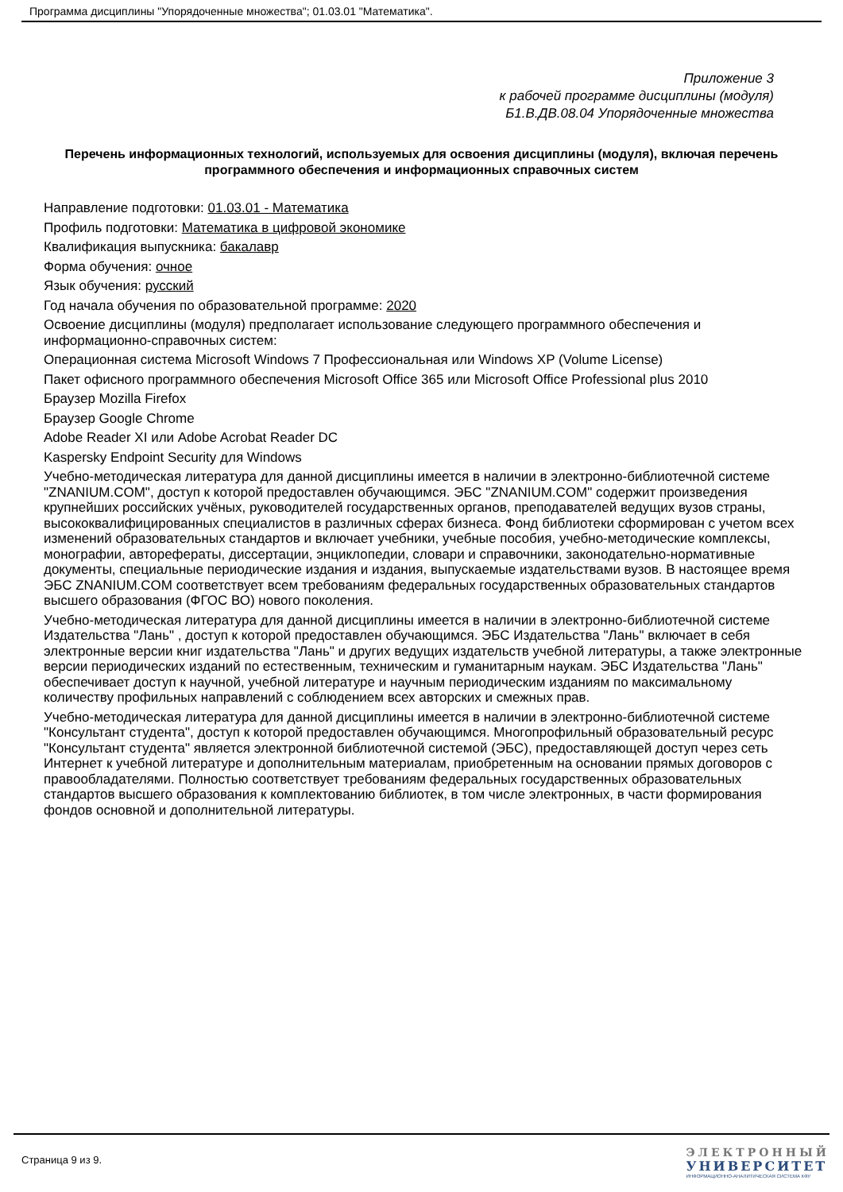Программа дисциплины "Упорядоченные множества"; 01.03.01 "Математика".
Приложение 3
к рабочей программе дисциплины (модуля)
Б1.В.ДВ.08.04 Упорядоченные множества
Перечень информационных технологий, используемых для освоения дисциплины (модуля), включая перечень программного обеспечения и информационных справочных систем
Направление подготовки: 01.03.01 - Математика
Профиль подготовки: Математика в цифровой экономике
Квалификация выпускника: бакалавр
Форма обучения: очное
Язык обучения: русский
Год начала обучения по образовательной программе: 2020
Освоение дисциплины (модуля) предполагает использование следующего программного обеспечения и информационно-справочных систем:
Операционная система Microsoft Windows 7 Профессиональная или Windows XP (Volume License)
Пакет офисного программного обеспечения Microsoft Office 365 или Microsoft Office Professional plus 2010
Браузер Mozilla Firefox
Браузер Google Chrome
Adobe Reader XI или Adobe Acrobat Reader DC
Kaspersky Endpoint Security для Windows
Учебно-методическая литература для данной дисциплины имеется в наличии в электронно-библиотечной системе "ZNANIUM.COM", доступ к которой предоставлен обучающимся. ЭБС "ZNANIUM.COM" содержит произведения крупнейших российских учёных, руководителей государственных органов, преподавателей ведущих вузов страны, высококвалифицированных специалистов в различных сферах бизнеса. Фонд библиотеки сформирован с учетом всех изменений образовательных стандартов и включает учебники, учебные пособия, учебно-методические комплексы, монографии, авторефераты, диссертации, энциклопедии, словари и справочники, законодательно-нормативные документы, специальные периодические издания и издания, выпускаемые издательствами вузов. В настоящее время ЭБС ZNANIUM.COM соответствует всем требованиям федеральных государственных образовательных стандартов высшего образования (ФГОС ВО) нового поколения.
Учебно-методическая литература для данной дисциплины имеется в наличии в электронно-библиотечной системе Издательства "Лань" , доступ к которой предоставлен обучающимся. ЭБС Издательства "Лань" включает в себя электронные версии книг издательства "Лань" и других ведущих издательств учебной литературы, а также электронные версии периодических изданий по естественным, техническим и гуманитарным наукам. ЭБС Издательства "Лань" обеспечивает доступ к научной, учебной литературе и научным периодическим изданиям по максимальному количеству профильных направлений с соблюдением всех авторских и смежных прав.
Учебно-методическая литература для данной дисциплины имеется в наличии в электронно-библиотечной системе "Консультант студента", доступ к которой предоставлен обучающимся. Многопрофильный образовательный ресурс "Консультант студента" является электронной библиотечной системой (ЭБС), предоставляющей доступ через сеть Интернет к учебной литературе и дополнительным материалам, приобретенным на основании прямых договоров с правообладателями. Полностью соответствует требованиям федеральных государственных образовательных стандартов высшего образования к комплектованию библиотек, в том числе электронных, в части формирования фондов основной и дополнительной литературы.
Страница 9 из 9.
ЭЛЕКТРОННЫЙ
УНИВЕРСИТЕТ
ИНФОРМАЦИОННО-АНАЛИТИЧЕСКАЯ СИСТЕМА КФУ